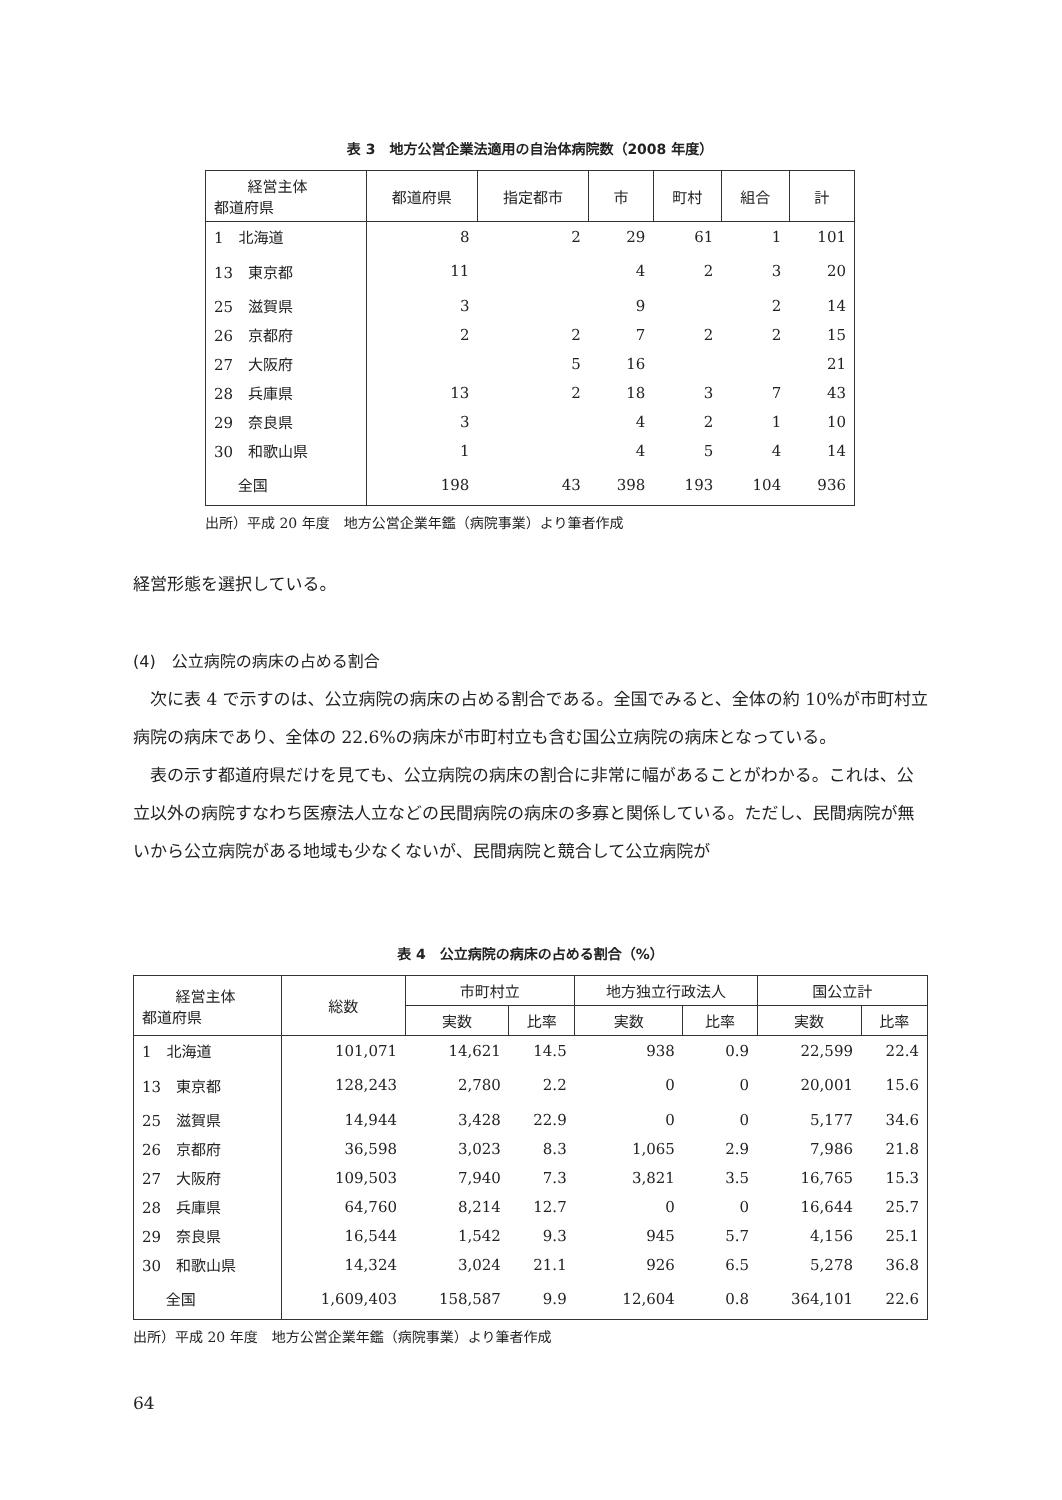表 3　地方公営企業法適用の自治体病院数（2008 年度）
| 経営主体 都道府県 | 都道府県 | 指定都市 | 市 | 町村 | 組合 | 計 |
| --- | --- | --- | --- | --- | --- | --- |
| 1 北海道 | 8 | 2 | 29 | 61 | 1 | 101 |
| 13 東京都 | 11 | | 4 | 2 | 3 | 20 |
| 25 滋賀県 | 3 | | 9 | | 2 | 14 |
| 26 京都府 | 2 | 2 | 7 | 2 | 2 | 15 |
| 27 大阪府 | | 5 | 16 | | | 21 |
| 28 兵庫県 | 13 | 2 | 18 | 3 | 7 | 43 |
| 29 奈良県 | 3 | | 4 | 2 | 1 | 10 |
| 30 和歌山県 | 1 | | 4 | 5 | 4 | 14 |
| 全国 | 198 | 43 | 398 | 193 | 104 | 936 |
出所）平成 20 年度　地方公営企業年鑑（病院事業）より筆者作成
経営形態を選択している。
(4)　公立病院の病床の占める割合
　次に表 4 で示すのは、公立病院の病床の占める割合である。全国でみると、全体の約 10%が市町村立病院の病床であり、全体の 22.6%の病床が市町村立も含む国公立病院の病床となっている。
　表の示す都道府県だけを見ても、公立病院の病床の割合に非常に幅があることがわかる。これは、公立以外の病院すなわち医療法人立などの民間病院の病床の多寡と関係している。ただし、民間病院が無いから公立病院がある地域も少なくないが、民間病院と競合して公立病院が
表 4　公立病院の病床の占める割合（%）
| 経営主体 都道府県 | 総数 | 市町村立 | | 地方独立行政法人 | | 国公立計 | |
| --- | --- | --- | --- | --- | --- | --- | --- |
| | | 実数 | 比率 | 実数 | 比率 | 実数 | 比率 |
| 1 北海道 | 101,071 | 14,621 | 14.5 | 938 | 0.9 | 22,599 | 22.4 |
| 13 東京都 | 128,243 | 2,780 | 2.2 | 0 | 0 | 20,001 | 15.6 |
| 25 滋賀県 | 14,944 | 3,428 | 22.9 | 0 | 0 | 5,177 | 34.6 |
| 26 京都府 | 36,598 | 3,023 | 8.3 | 1,065 | 2.9 | 7,986 | 21.8 |
| 27 大阪府 | 109,503 | 7,940 | 7.3 | 3,821 | 3.5 | 16,765 | 15.3 |
| 28 兵庫県 | 64,760 | 8,214 | 12.7 | 0 | 0 | 16,644 | 25.7 |
| 29 奈良県 | 16,544 | 1,542 | 9.3 | 945 | 5.7 | 4,156 | 25.1 |
| 30 和歌山県 | 14,324 | 3,024 | 21.1 | 926 | 6.5 | 5,278 | 36.8 |
| 全国 | 1,609,403 | 158,587 | 9.9 | 12,604 | 0.8 | 364,101 | 22.6 |
出所）平成 20 年度　地方公営企業年鑑（病院事業）より筆者作成
64